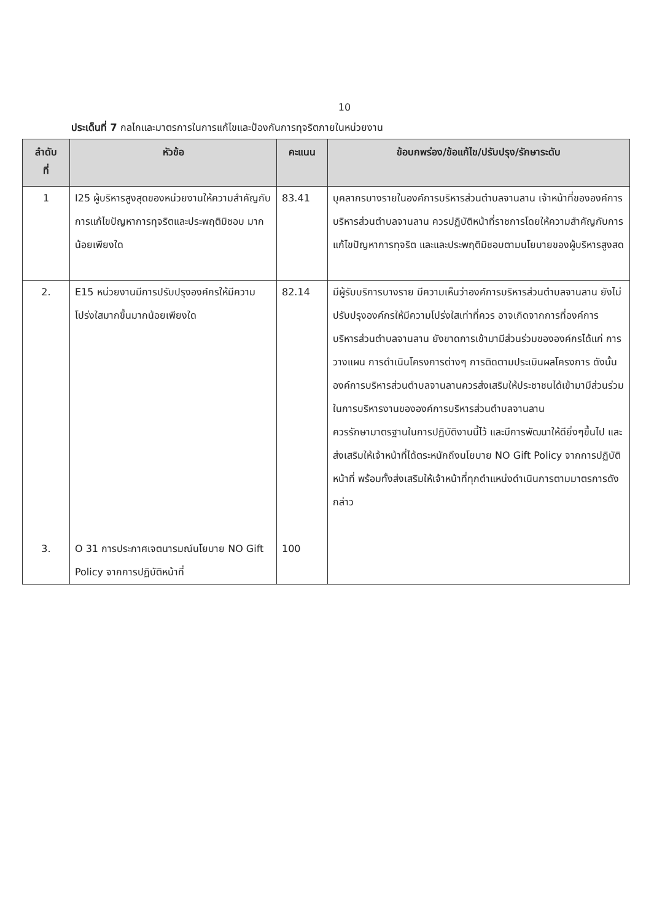10
ประเด็นที่ 7 กลไกและมาตรการในการแก้ไขและป้องกันการทุจริตภายในหน่วยงาน
| ลำดับ ที่ | หัวข้อ | คะแนน | ข้อบกพร่อง/ข้อแก้ไข/ปรับปรุง/รักษาระดับ |
| --- | --- | --- | --- |
| 1 | I25 ผู้บริหารสูงสุดของหน่วยงานให้ความสำคัญกับการแก้ไขปัญหาการทุจริตและประพฤติมิชอบ มากน้อยเพียงใด | 83.41 | บุคลากรบางรายในองค์การบริหารส่วนตำบลจานลาน เจ้าหน้าที่ขององค์การบริหารส่วนตำบลจานลาน ควรปฏิบัติหน้าที่ราชการโดยให้ความสำคัญกับการแก้ไขปัญหาการทุจริต และและประพฤติมิชอบตามนโยบายของผู้บริหารสูงสด |
| 2. 3. | E15 หน่วยงานมีการปรับปรุงองค์กรให้มีความโปร่งใสมากขึ้นมากน้อยเพียงใด O 31 การประกาศเจตนารมณ์นโยบาย NO Gift Policy จากการปฏิบัติหน้าที่ | 82.14 100 | มีผู้รับบริการบางราย มีความเห็นว่าองค์การบริหารส่วนตำบลจานลาน ยังไม่ปรับปรุงองค์กรให้มีความโปร่งใสเท่าที่ควร อาจเกิดจากการที่องค์การบริหารส่วนตำบลจานลาน ยังขาดการเข้ามามีส่วนร่วมขององค์กรได้แก่ การวางแผน การดำเนินโครงการต่างๆ การติดตามประเมินผลโครงการ ดังนั้นองค์การบริหารส่วนตำบลจานลานควรส่งเสริมให้ประชาชนได้เข้ามามีส่วนร่วมในการบริหารงานขององค์การบริหารส่วนตำบลจานลาน ควรรักษามาตรฐานในการปฏิบัติงานนี้ไว้ และมีการพัฒนาให้ดียิ่งๆขึ้นไป และส่งเสริมให้เจ้าหน้าที่ได้ตระหนักถึงนโยบาย NO Gift Policy จากการปฏิบัติหน้าที่ พร้อมทั้งส่งเสริมให้เจ้าหน้าที่ทุกตำแหน่งดำเนินการตามมาตรการดังกล่าว |